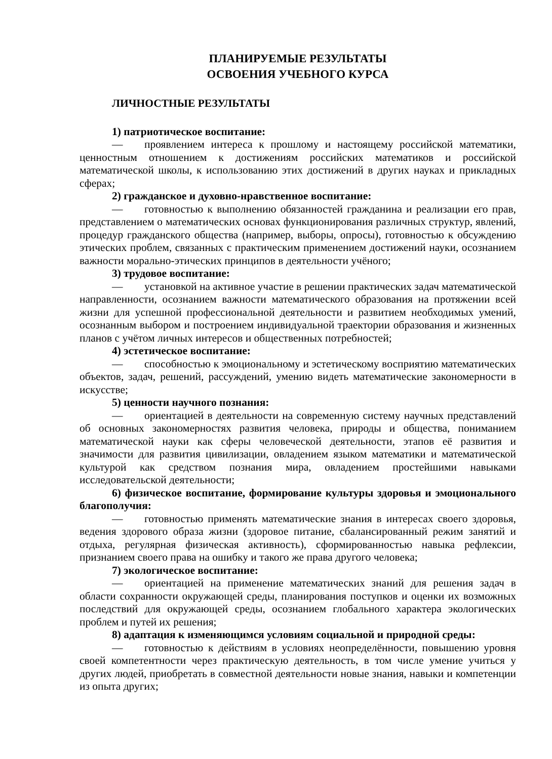ПЛАНИРУЕМЫЕ РЕЗУЛЬТАТЫ
ОСВОЕНИЯ УЧЕБНОГО КУРСА
ЛИЧНОСТНЫЕ РЕЗУЛЬТАТЫ
1) патриотическое воспитание:
— проявлением интереса к прошлому и настоящему российской математики, ценностным отношением к достижениям российских математиков и российской математической школы, к использованию этих достижений в других науках и прикладных сферах;
2) гражданское и духовно-нравственное воспитание:
— готовностью к выполнению обязанностей гражданина и реализации его прав, представлением о математических основах функционирования различных структур, явлений, процедур гражданского общества (например, выборы, опросы), готовностью к обсуждению этических проблем, связанных с практическим применением достижений науки, осознанием важности морально-этических принципов в деятельности учёного;
3) трудовое воспитание:
— установкой на активное участие в решении практических задач математической направленности, осознанием важности математического образования на протяжении всей жизни для успешной профессиональной деятельности и развитием необходимых умений, осознанным выбором и построением индивидуальной траектории образования и жизненных планов с учётом личных интересов и общественных потребностей;
4) эстетическое воспитание:
— способностью к эмоциональному и эстетическому восприятию математических объектов, задач, решений, рассуждений, умению видеть математические закономерности в искусстве;
5) ценности научного познания:
— ориентацией в деятельности на современную систему научных представлений об основных закономерностях развития человека, природы и общества, пониманием математической науки как сферы человеческой деятельности, этапов её развития и значимости для развития цивилизации, овладением языком математики и математической культурой как средством познания мира, овладением простейшими навыками исследовательской деятельности;
6) физическое воспитание, формирование культуры здоровья и эмоционального благополучия:
— готовностью применять математические знания в интересах своего здоровья, ведения здорового образа жизни (здоровое питание, сбалансированный режим занятий и отдыха, регулярная физическая активность), сформированностью навыка рефлексии, признанием своего права на ошибку и такого же права другого человека;
7) экологическое воспитание:
— ориентацией на применение математических знаний для решения задач в области сохранности окружающей среды, планирования поступков и оценки их возможных последствий для окружающей среды, осознанием глобального характера экологических проблем и путей их решения;
8) адаптация к изменяющимся условиям социальной и природной среды:
— готовностью к действиям в условиях неопределённости, повышению уровня своей компетентности через практическую деятельность, в том числе умение учиться у других людей, приобретать в совместной деятельности новые знания, навыки и компетенции из опыта других;